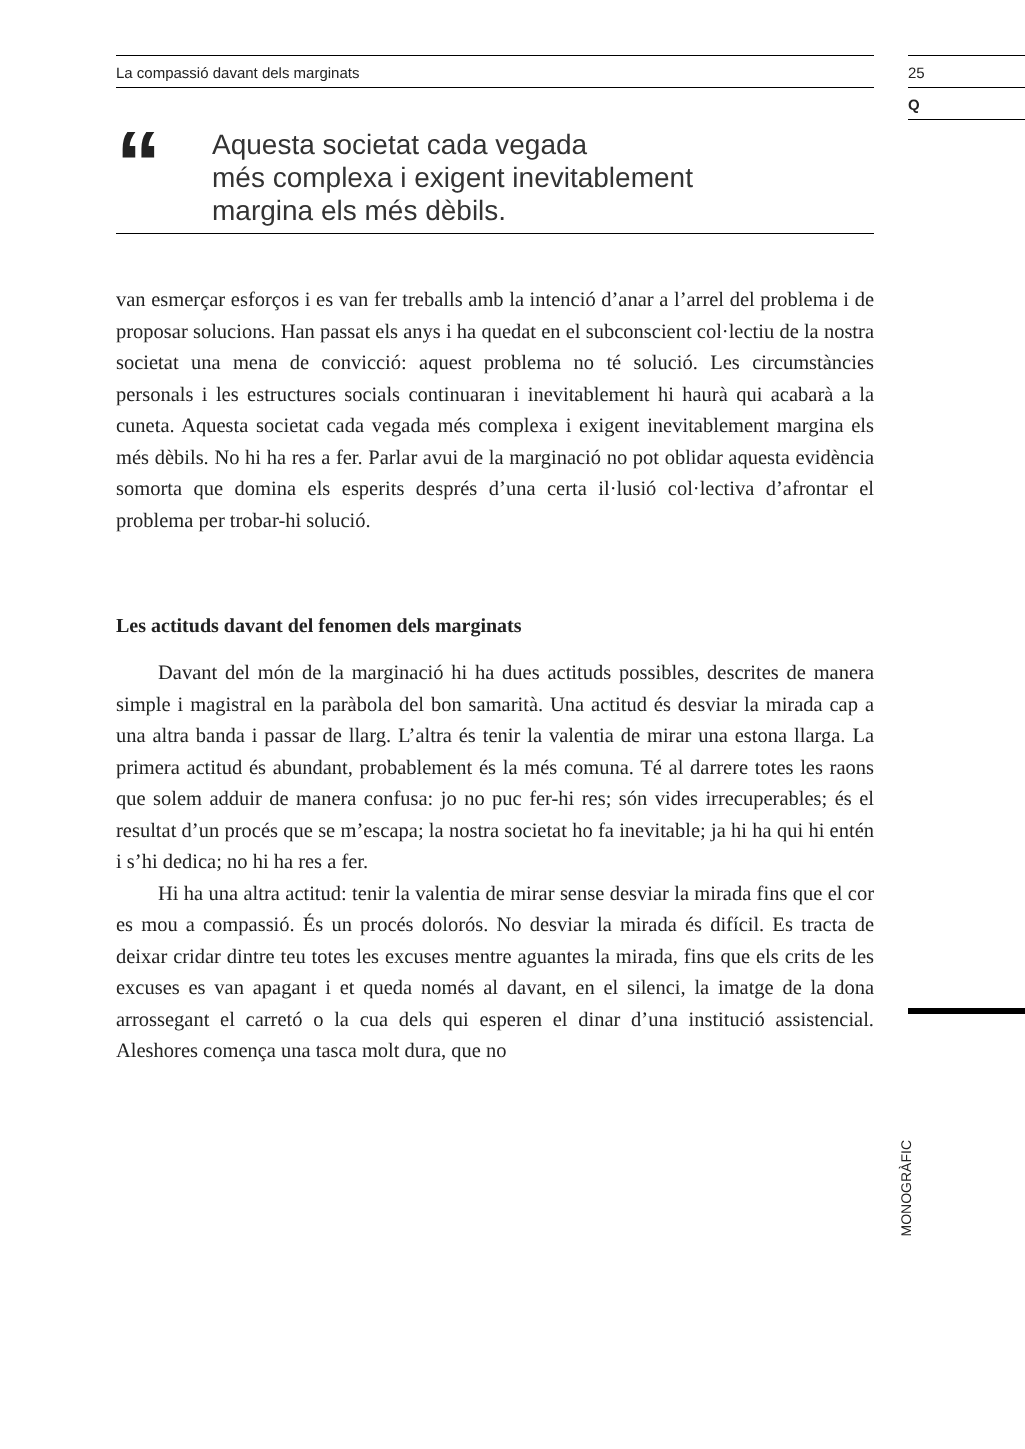La compassió davant dels marginats
“
Aquesta societat cada vegada
més complexa i exigent inevitablement
margina els més dèbils.
van esmerçar esforços i es van fer treballs amb la intenció d’anar a l’arrel del problema i de proposar solucions. Han passat els anys i ha quedat en el subconscient col·lectiu de la nostra societat una mena de convicció: aquest problema no té solució. Les circumstàncies personals i les estructures socials continuaran i inevitablement hi haurà qui acabarà a la cuneta. Aquesta societat cada vegada més complexa i exigent inevitablement margina els més dèbils. No hi ha res a fer. Parlar avui de la marginació no pot oblidar aquesta evidència somorta que domina els esperits després d’una certa il·lusió col·lectiva d’afrontar el problema per trobar-hi solució.
Les actituds davant del fenomen dels marginats
Davant del món de la marginació hi ha dues actituds possibles, descrites de manera simple i magistral en la paràbola del bon samarità. Una actitud és desviar la mirada cap a una altra banda i passar de llarg. L’altra és tenir la valentia de mirar una estona llarga. La primera actitud és abundant, probablement és la més comuna. Té al darrere totes les raons que solem adduir de manera confusa: jo no puc fer-hi res; són vides irrecuperables; és el resultat d’un procés que se m’escapa; la nostra societat ho fa inevitable; ja hi ha qui hi entén i s’hi dedica; no hi ha res a fer.
Hi ha una altra actitud: tenir la valentia de mirar sense desviar la mirada fins que el cor es mou a compassió. És un procés dolorós. No desviar la mirada és difícil. Es tracta de deixar cridar dintre teu totes les excuses mentre aguantes la mirada, fins que els crits de les excuses es van apagant i et queda només al davant, en el silenci, la imatge de la dona arrossegant el carretó o la cua dels qui esperen el dinar d’una institució assistencial. Aleshores comença una tasca molt dura, que no
25
Q
MONOGRÀFIC